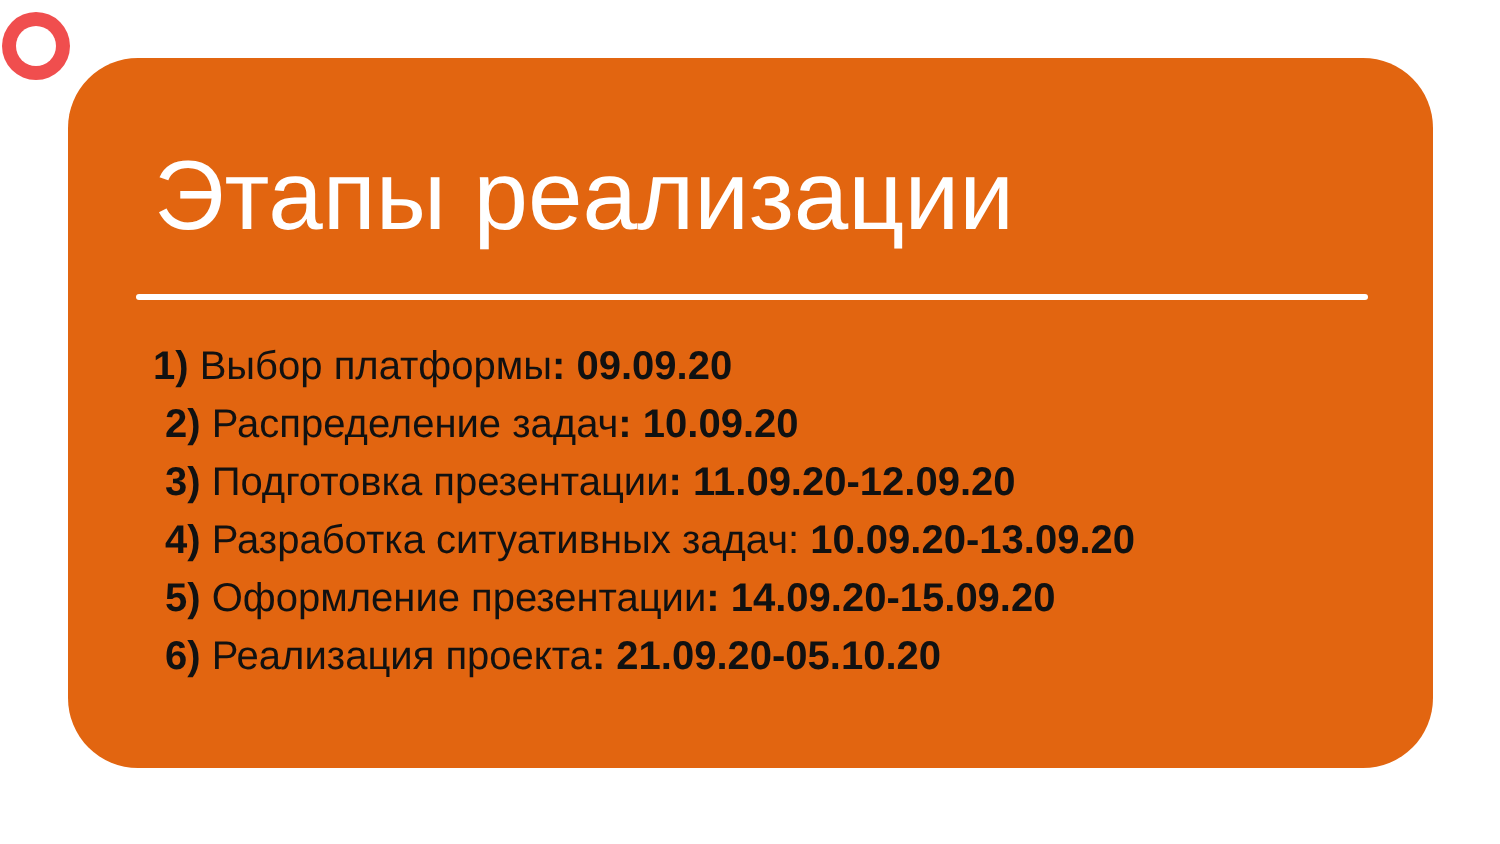Этапы реализации
1) Выбор платформы: 09.09.20
2) Распределение задач: 10.09.20
3) Подготовка презентации: 11.09.20-12.09.20
4) Разработка ситуативных задач: 10.09.20-13.09.20
5) Оформление презентации: 14.09.20-15.09.20
6) Реализация проекта: 21.09.20-05.10.20